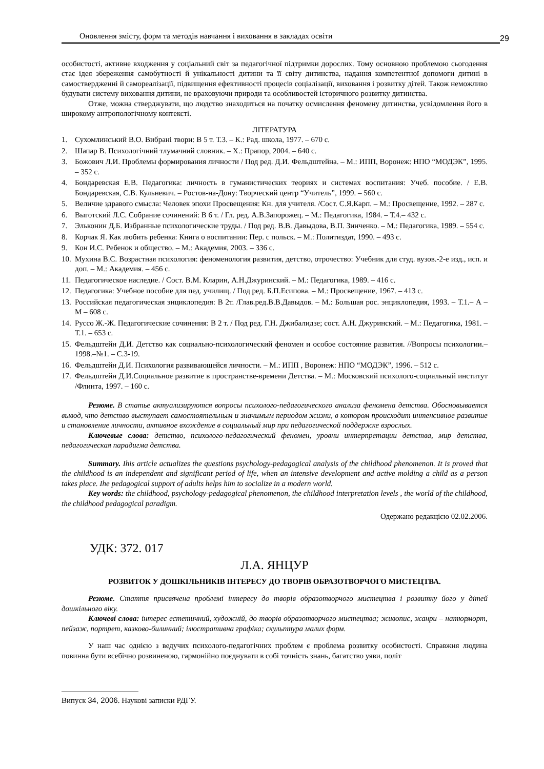Оновлення змісту, форм та методів навчання і виховання в закладах освіти
29
особистості, активне входження у соціальний світ за педагогічної підтримки дорослих. Тому основною проблемою сьогодення стає ідея збереження самобутності й унікальності дитини та її світу дитинства, надання компетентної допомоги дитині в самоствердженні й самореалізації, підвищення ефективності процесів соціалізації, виховання і розвитку дітей. Також неможливо будувати систему виховання дитини, не враховуючи природи та особливостей історичного розвитку дитинства.
Отже, можна стверджувати, що людство знаходиться на початку осмислення феномену дитинства, усвідомлення його в широкому антропологічному контексті.
ЛІТЕРАТУРА
1. Сухомлинський В.О. Вибрані твори: В 5 т. Т.3. – К.: Рад. школа, 1977. – 670 с.
2. Шапар В. Психологічний тлумачний словник. – Х.: Прапор, 2004. – 640 с.
3. Божович Л.И. Проблемы формирования личности / Под ред. Д.И. Фельдштейна. – М.: ИПП, Воронеж: НПО “МОДЭК”, 1995. – 352 с.
4. Бондаревская Е.В. Педагогика: личность в гуманистических теориях и системах воспитания: Учеб. пособие. / Е.В. Бондаревская, С.В. Кульневич. – Ростов-на-Дону: Творческий центр “Учитель”, 1999. – 560 с.
5. Величие здравого смысла: Человек эпохи Просвещения: Кн. для учителя. /Сост. С.Я.Карп. – М.: Просвещение, 1992. – 287 с.
6. Выготский Л.С. Собрание сочинений: В 6 т. / Гл. ред. А.В.Запорожец. – М.: Педагогика, 1984. – Т.4.– 432 с.
7. Эльконин Д.Б. Избранные психологические труды. / Под ред. В.В. Давыдова, В.П. Зинченко. – М.: Педагогика, 1989. – 554 с.
8. Корчак Я. Как любить ребенка: Книга о воспитании: Пер. с польск. – М.: Политиздат, 1990. – 493 с.
9. Кон И.С. Ребенок и общество. – М.: Академия, 2003. – 336 с.
10. Мухина В.С. Возрастная психология: феноменология развития, детство, отрочество: Учебник для студ. вузов.-2-е изд., исп. и доп. – М.: Академия. – 456 с.
11. Педагогическое наследие. / Сост. В.М. Кларин, А.Н.Джуринский. – М.: Педагогика, 1989. – 416 с.
12. Педагогика: Учебное пособие для пед. училищ. / Под ред. Б.П.Есипова. – М.: Просвещение, 1967. – 413 с.
13. Российская педагогическая энциклопедия: В 2т. /Глав.ред.В.В.Давыдов. – М.: Большая рос. энциклопедия, 1993. – Т.1.– А – М – 608 с.
14. Руссо Ж.-Ж. Педагогические сочинения: В 2 т. / Под ред. Г.Н. Джибалидзе; сост. А.Н. Джуринский. – М.: Педагогика, 1981. –Т.1. – 653 с.
15. Фельдштейн Д.И. Детство как социально-психологический феномен и особое состояние развития. //Вопросы психологии.–1998.–№1. – С.3-19.
16. Фельдштейн Д.И. Психология развивающейся личности. – М.: ИПП , Воронеж: НПО “МОДЭК”, 1996. – 512 с.
17. Фельдштейн Д.И.Социальное развитие в пространстве-времени Детства. – М.: Московский психолого-социальный институт /Флинта, 1997. – 160 с.
Резюме. В статье актуализируются вопросы психолого-педагогического анализа феномена детства. Обосновывается вывод, что детство выступает самостоятельным и значимым периодом жизни, в котором происходит интенсивное развитие и становление личности, активное вхождение в социальный мир при педагогической поддержке взрослых.
Ключевые слова: детство, психолого-педагогический феномен, уровни интерпретации детства, мир детства, педагогическая парадигма детства.
Summary. Ihis article actualizes the questions psychology-pedagogical analysis of the childhood phenomenon. It is proved that the childhood is an independent and significant period of life, when an intensive development and active molding a child as a person takes place. Ihe pedagogical support of adults helps him to socialize in a modern world.
Key words: the childhood, psychology-pedagogical phenomenon, the childhood interpretation levels , the world of the childhood, the childhood pedagogical paradigm.
Одержано редакцією 02.02.2006.
УДК: 372. 017
Л.А. ЯНЦУР
РОЗВИТОК У ДОШКІЛЬНИКІВ ІНТЕРЕСУ ДО ТВОРІВ ОБРАЗОТВОРЧОГО МИСТЕЦТВА.
Резюме. Стаття присвячена проблемі інтересу до творів образотворчого мистецтва і розвитку його у дітей дошкільного віку.
Ключеві слова: інтерес естетичний, художній, до творів образотворчого мистецтва; живопис, жанри – натюрморт, пейзаж, портрет, казково-билинний; ілюстративна графіка; скульптура малих форм.
У наш час однією з ведучих психолого-педагогічних проблем є проблема розвитку особистості. Справжня людина повинна бути всебічно розвиненою, гармонійно поєднувати в собі точність знань, багатство уяви, політ
Випуск 34, 2006. Наукові записки РДГУ.